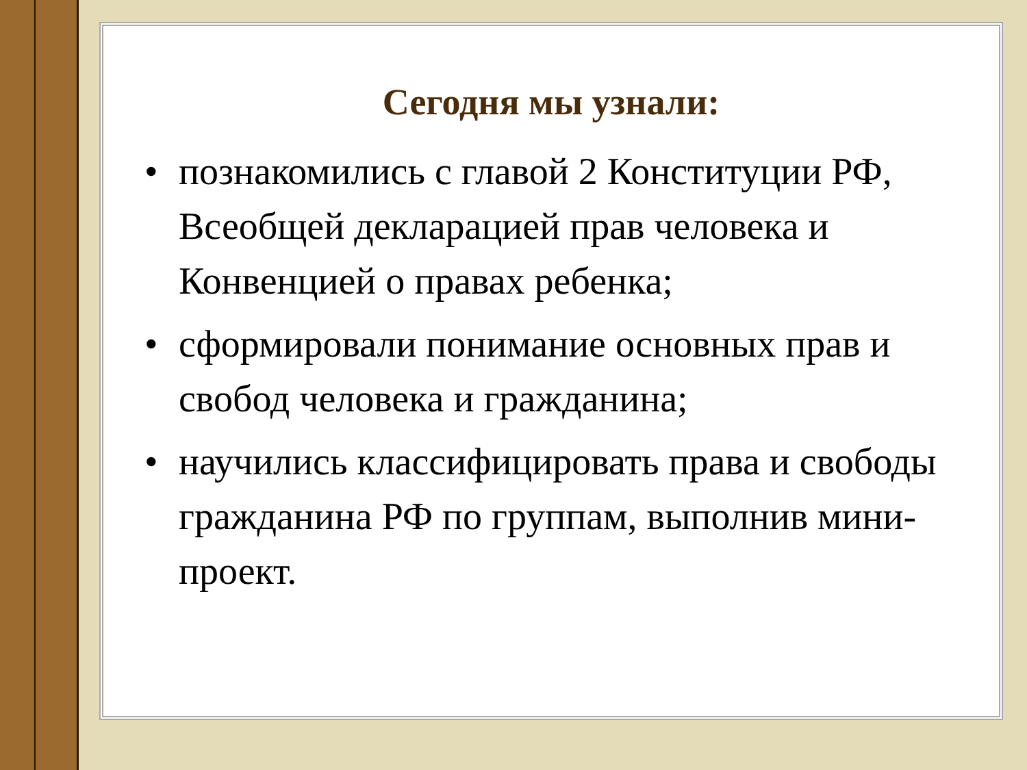Сегодня мы узнали:
• познакомились с главой 2 Конституции РФ, Всеобщей декларацией прав человека и Конвенцией о правах ребенка;
• сформировали понимание основных прав и свобод человека и гражданина;
• научились классифицировать права и свободы гражданина РФ по группам, выполнив мини-проект.